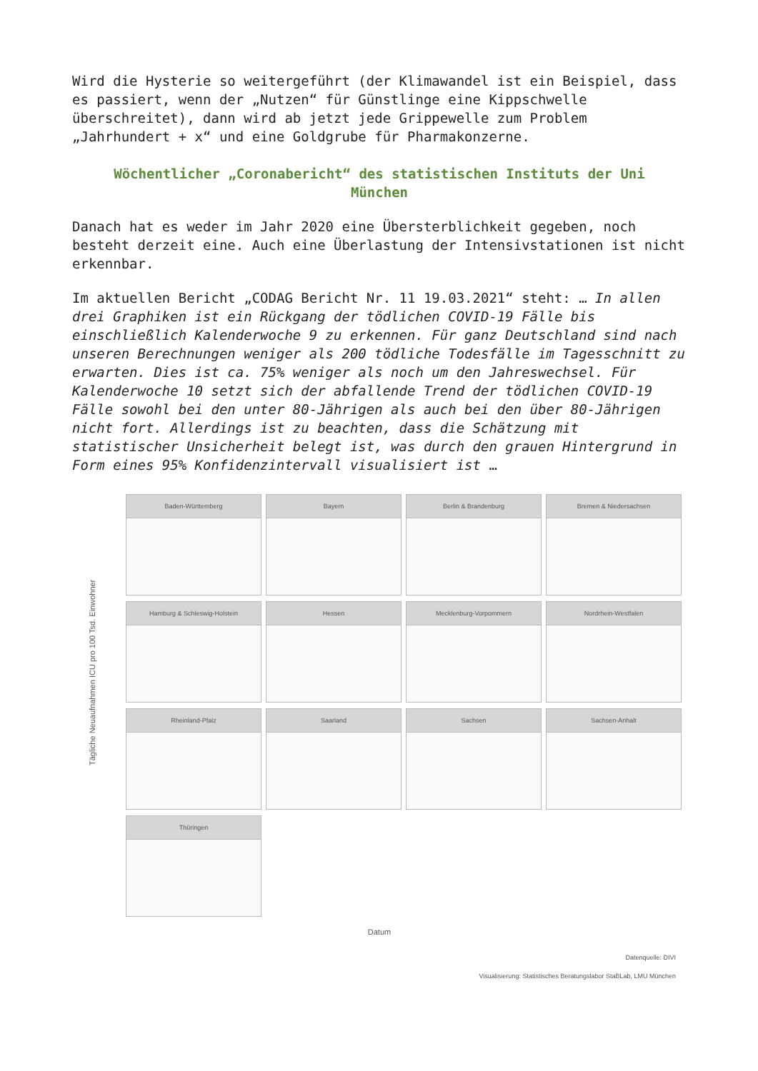Wird die Hysterie so weitergeführt (der Klimawandel ist ein Beispiel, dass es passiert, wenn der „Nutzen“ für Günstlinge eine Kippschwelle überschreitet), dann wird ab jetzt jede Grippewelle zum Problem „Jahrhundert + x“ und eine Goldgrube für Pharmakonzerne.
Wöchentlicher „Coronabericht“ des statistischen Instituts der Uni München
Danach hat es weder im Jahr 2020 eine Übersterblichkeit gegeben, noch besteht derzeit eine. Auch eine Überlastung der Intensivstationen ist nicht erkennbar.
Im aktuellen Bericht „CODAG Bericht Nr. 11 19.03.2021“ steht: … In allen drei Graphiken ist ein Rückgang der tödlichen COVID-19 Fälle bis einschließlich Kalenderwoche 9 zu erkennen. Für ganz Deutschland sind nach unseren Berechnungen weniger als 200 tödliche Todesfälle im Tagesschnitt zu erwarten. Dies ist ca. 75% weniger als noch um den Jahreswechsel. Für Kalenderwoche 10 setzt sich der abfallende Trend der tödlichen COVID-19 Fälle sowohl bei den unter 80-Jährigen als auch bei den über 80-Jährigen nicht fort. Allerdings ist zu beachten, dass die Schätzung mit statistischer Unsicherheit belegt ist, was durch den grauen Hintergrund in Form eines 95% Konfidenzintervall visualisiert ist …
Tägliche Neuaufnahmen ICU pro 100 Tsd. Einwohner
Baden-Württemberg
Bayern
Berlin & Brandenburg
Bremen & Niedersachsen
Hamburg & Schleswig-Holstein
Hessen
Mecklenburg-Vorpommern
Nordrhein-Westfalen
Rheinland-Pfalz
Saarland
Sachsen
Sachsen-Anhalt
Thüringen
Datum
Datenquelle: DIVI
Visualisierung: Statistisches Beratungslabor StaBLab, LMU München